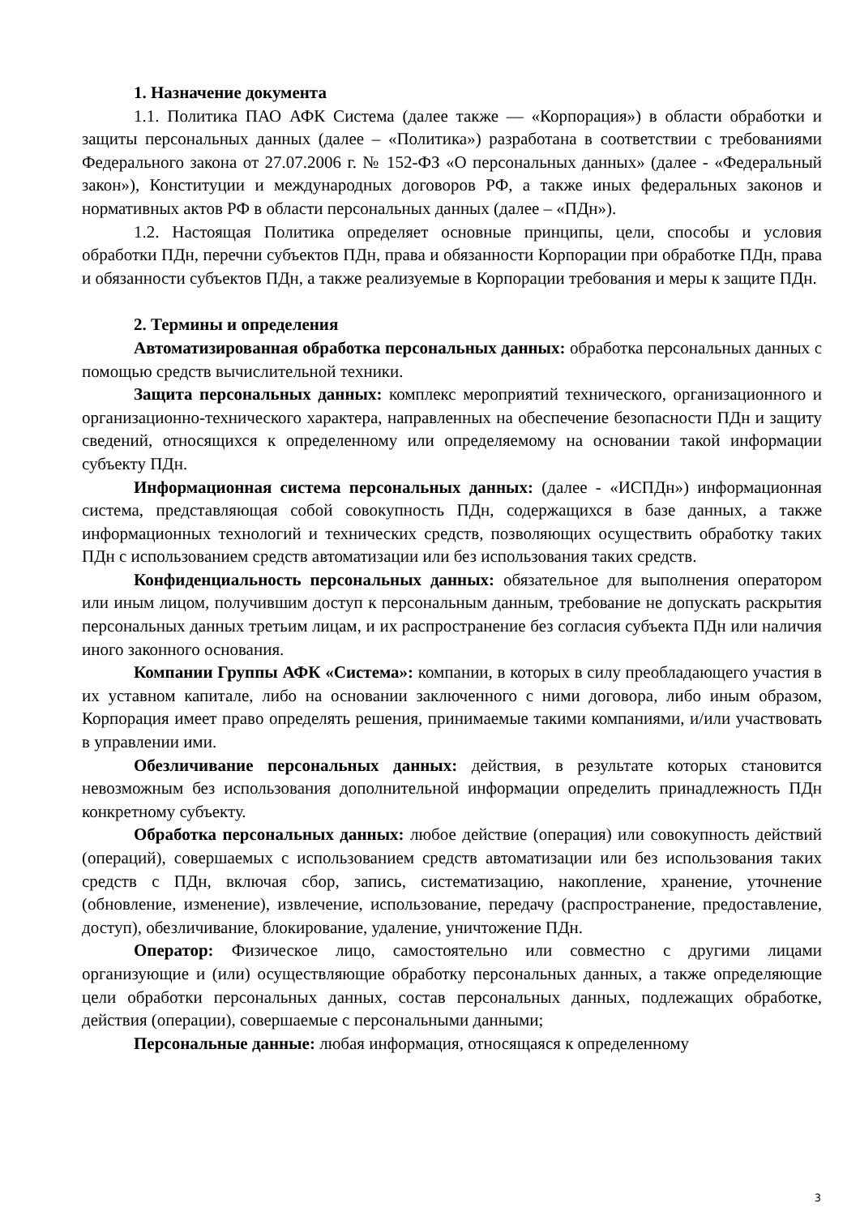1. Назначение документа
1.1. Политика ПАО АФК Система (далее также — «Корпорация») в области обработки и защиты персональных данных (далее – «Политика») разработана в соответствии с требованиями Федерального закона от 27.07.2006 г. № 152-ФЗ «О персональных данных» (далее - «Федеральный закон»), Конституции и международных договоров РФ, а также иных федеральных законов и нормативных актов РФ в области персональных данных (далее – «ПДн»).
1.2. Настоящая Политика определяет основные принципы, цели, способы и условия обработки ПДн, перечни субъектов ПДн, права и обязанности Корпорации при обработке ПДн, права и обязанности субъектов ПДн, а также реализуемые в Корпорации требования и меры к защите ПДн.
2. Термины и определения
Автоматизированная обработка персональных данных: обработка персональных данных с помощью средств вычислительной техники.
Защита персональных данных: комплекс мероприятий технического, организационного и организационно-технического характера, направленных на обеспечение безопасности ПДн и защиту сведений, относящихся к определенному или определяемому на основании такой информации субъекту ПДн.
Информационная система персональных данных: (далее - «ИСПДн») информационная система, представляющая собой совокупность ПДн, содержащихся в базе данных, а также информационных технологий и технических средств, позволяющих осуществить обработку таких ПДн с использованием средств автоматизации или без использования таких средств.
Конфиденциальность персональных данных: обязательное для выполнения оператором или иным лицом, получившим доступ к персональным данным, требование не допускать раскрытия персональных данных третьим лицам, и их распространение без согласия субъекта ПДн или наличия иного законного основания.
Компании Группы АФК «Система»: компании, в которых в силу преобладающего участия в их уставном капитале, либо на основании заключенного с ними договора, либо иным образом, Корпорация имеет право определять решения, принимаемые такими компаниями, и/или участвовать в управлении ими.
Обезличивание персональных данных: действия, в результате которых становится невозможным без использования дополнительной информации определить принадлежность ПДн конкретному субъекту.
Обработка персональных данных: любое действие (операция) или совокупность действий (операций), совершаемых с использованием средств автоматизации или без использования таких средств с ПДн, включая сбор, запись, систематизацию, накопление, хранение, уточнение (обновление, изменение), извлечение, использование, передачу (распространение, предоставление, доступ), обезличивание, блокирование, удаление, уничтожение ПДн.
Оператор: Физическое лицо, самостоятельно или совместно с другими лицами организующие и (или) осуществляющие обработку персональных данных, а также определяющие цели обработки персональных данных, состав персональных данных, подлежащих обработке, действия (операции), совершаемые с персональными данными;
Персональные данные: любая информация, относящаяся к определенному
3